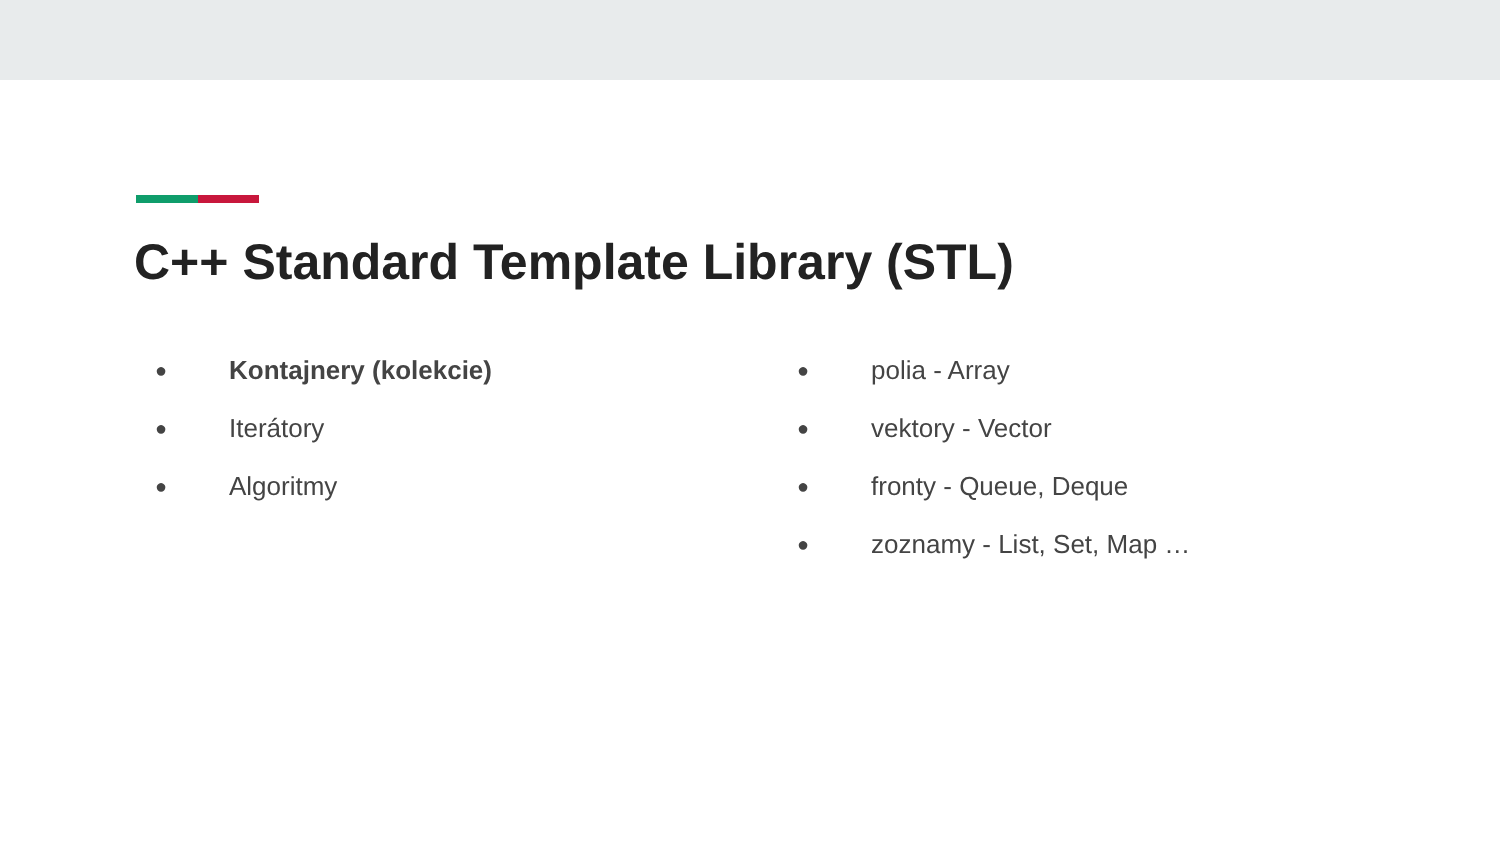C++ Standard Template Library (STL)
● Kontajnery (kolekcie)
● Iterátory
● Algoritmy
● polia - Array
● vektory - Vector
● fronty - Queue, Deque
● zoznamy - List, Set, Map …